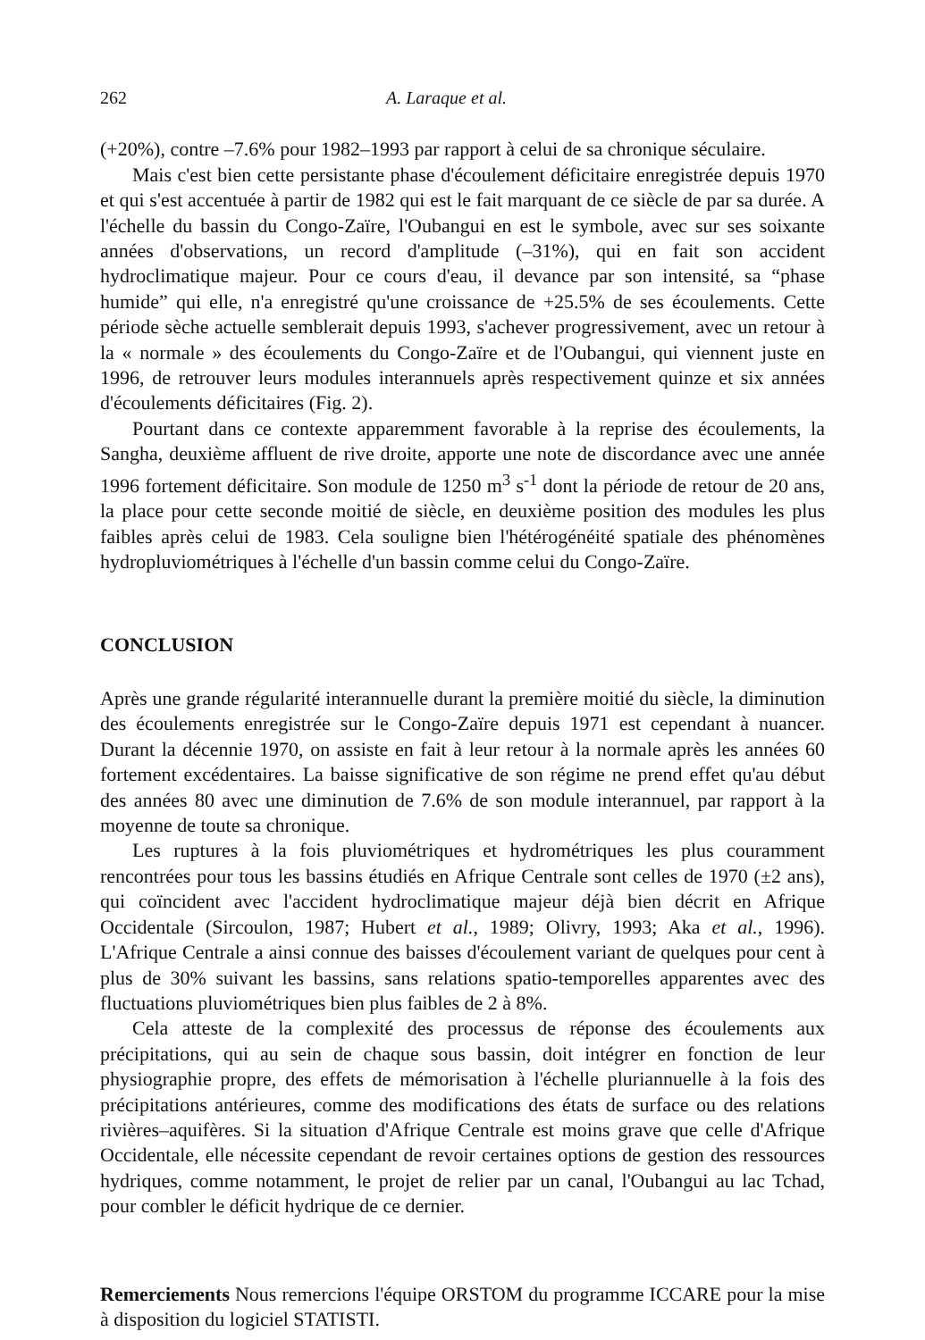262 A. Laraque et al.
(+20%), contre –7.6% pour 1982–1993 par rapport à celui de sa chronique séculaire.
Mais c'est bien cette persistante phase d'écoulement déficitaire enregistrée depuis 1970 et qui s'est accentuée à partir de 1982 qui est le fait marquant de ce siècle de par sa durée. A l'échelle du bassin du Congo-Zaïre, l'Oubangui en est le symbole, avec sur ses soixante années d'observations, un record d'amplitude (–31%), qui en fait son accident hydroclimatique majeur. Pour ce cours d'eau, il devance par son intensité, sa “phase humide” qui elle, n'a enregistré qu'une croissance de +25.5% de ses écoulements. Cette période sèche actuelle semblerait depuis 1993, s'achever progressivement, avec un retour à la « normale » des écoulements du Congo-Zaïre et de l'Oubangui, qui viennent juste en 1996, de retrouver leurs modules interannuels après respectivement quinze et six années d'écoulements déficitaires (Fig. 2).
Pourtant dans ce contexte apparemment favorable à la reprise des écoulements, la Sangha, deuxième affluent de rive droite, apporte une note de discordance avec une année 1996 fortement déficitaire. Son module de 1250 m<sup>3</sup> s<sup>-1</sup> dont la période de retour de 20 ans, la place pour cette seconde moitié de siècle, en deuxième position des modules les plus faibles après celui de 1983. Cela souligne bien l'hétérogénéité spatiale des phénomènes hydropluviométriques à l'échelle d'un bassin comme celui du Congo-Zaïre.
CONCLUSION
Après une grande régularité interannuelle durant la première moitié du siècle, la diminution des écoulements enregistrée sur le Congo-Zaïre depuis 1971 est cependant à nuancer. Durant la décennie 1970, on assiste en fait à leur retour à la normale après les années 60 fortement excédentaires. La baisse significative de son régime ne prend effet qu'au début des années 80 avec une diminution de 7.6% de son module interannuel, par rapport à la moyenne de toute sa chronique.
Les ruptures à la fois pluviométriques et hydrométriques les plus couramment rencontrées pour tous les bassins étudiés en Afrique Centrale sont celles de 1970 (±2 ans), qui coïncident avec l'accident hydroclimatique majeur déjà bien décrit en Afrique Occidentale (Sircoulon, 1987; Hubert et al., 1989; Olivry, 1993; Aka et al., 1996). L'Afrique Centrale a ainsi connue des baisses d'écoulement variant de quelques pour cent à plus de 30% suivant les bassins, sans relations spatio-temporelles apparentes avec des fluctuations pluviométriques bien plus faibles de 2 à 8%.
Cela atteste de la complexité des processus de réponse des écoulements aux précipitations, qui au sein de chaque sous bassin, doit intégrer en fonction de leur physiographie propre, des effets de mémorisation à l'échelle pluriannuelle à la fois des précipitations antérieures, comme des modifications des états de surface ou des relations rivières–aquifères. Si la situation d'Afrique Centrale est moins grave que celle d'Afrique Occidentale, elle nécessite cependant de revoir certaines options de gestion des ressources hydriques, comme notamment, le projet de relier par un canal, l'Oubangui au lac Tchad, pour combler le déficit hydrique de ce dernier.
Remerciements Nous remercions l'équipe ORSTOM du programme ICCARE pour la mise à disposition du logiciel STATISTI.